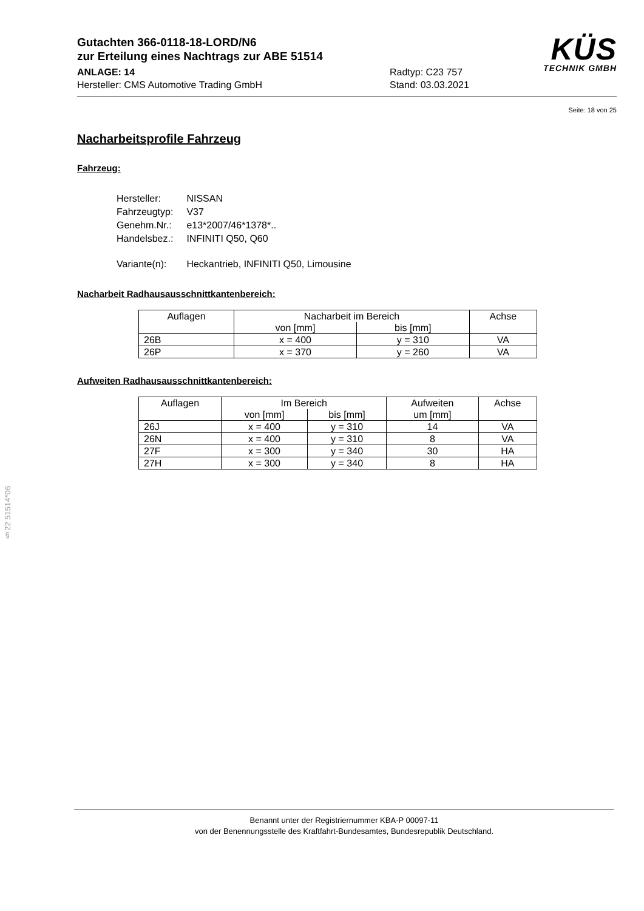Gutachten 366-0118-18-LORD/N6
zur Erteilung eines Nachtrags zur ABE 51514
ANLAGE: 14 Radtyp: C23 757
Hersteller: CMS Automotive Trading GmbH Stand: 03.03.2021
KÜS
TECHNIK GMBH
Seite: 18 von 25
Nacharbeitsprofile Fahrzeug
Fahrzeug:
| Hersteller: | NISSAN |
| Fahrzeugtyp: | V37 |
| Genehm.Nr.: | e13*2007/46*1378*.. |
| Handelsbez.: | INFINITI Q50, Q60 |
| Variante(n): | Heckantrieb, INFINITI Q50, Limousine |
Nacharbeit Radhausausschnittkantenbereich:
| Auflagen | Nacharbeit im Bereich | | Achse |
| --- | --- | --- | --- |
| | von [mm] | bis [mm] | |
| 26B | x = 400 | y = 310 | VA |
| 26P | x = 370 | y = 260 | VA |
Aufweiten Radhausausschnittkantenbereich:
| Auflagen | Im Bereich | | Aufweiten um [mm] | Achse |
| --- | --- | --- | --- | --- |
| | von [mm] | bis [mm] | | |
| 26J | x = 400 | y = 310 | 14 | VA |
| 26N | x = 400 | y = 310 | 8 | VA |
| 27F | x = 300 | y = 340 | 30 | HA |
| 27H | x = 300 | y = 340 | 8 | HA |
§22 51514*06
Benannt unter der Registriernummer KBA-P 00097-11
von der Benennungsstelle des Kraftfahrt-Bundesamtes, Bundesrepublik Deutschland.